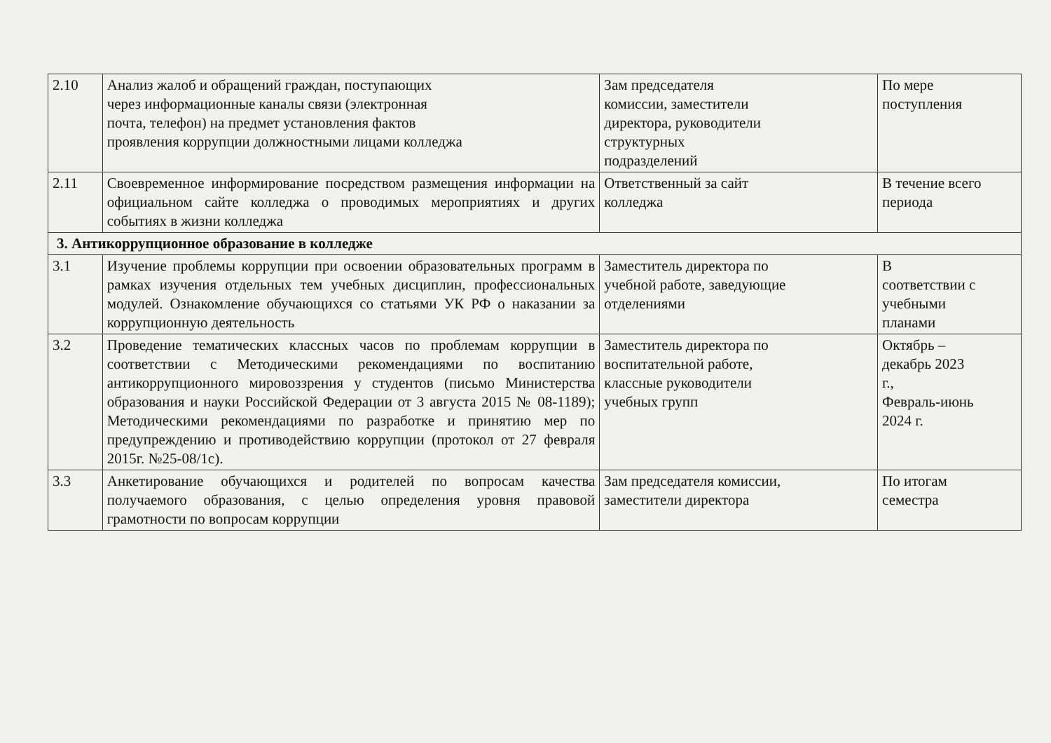| 2.10 | Анализ жалоб и обращений граждан, поступающих через информационные каналы связи (электронная почта, телефон) на предмет установления фактов проявления коррупции должностными лицами колледжа | Зам председателя комиссии, заместители директора, руководители структурных подразделений | По мере поступления |
| 2.11 | Своевременное информирование посредством размещения информации на официальном сайте колледжа о проводимых мероприятиях и других событиях в жизни колледжа | Ответственный за сайт колледжа | В течение всего периода |
| 3. Антикоррупционное образование в колледже | | | |
| 3.1 | Изучение проблемы коррупции при освоении образовательных программ в рамках изучения отдельных тем учебных дисциплин, профессиональных модулей. Ознакомление обучающихся со статьями УК РФ о наказании за коррупционную деятельность | Заместитель директора по учебной работе, заведующие отделениями | В соответствии с учебными планами |
| 3.2 | Проведение тематических классных часов по проблемам коррупции в соответствии с Методическими рекомендациями по воспитанию антикоррупционного мировоззрения у студентов (письмо Министерства образования и науки Российской Федерации от 3 августа 2015 № 08-1189); Методическими рекомендациями по разработке и принятию мер по предупреждению и противодействию коррупции (протокол от 27 февраля 2015г. №25-08/1с). | Заместитель директора по воспитательной работе, классные руководители учебных групп | Октябрь – декабрь 2023 г., Февраль-июнь 2024 г. |
| 3.3 | Анкетирование обучающихся и родителей по вопросам качества получаемого образования, с целью определения уровня правовой грамотности по вопросам коррупции | Зам председателя комиссии, заместители директора | По итогам семестра |